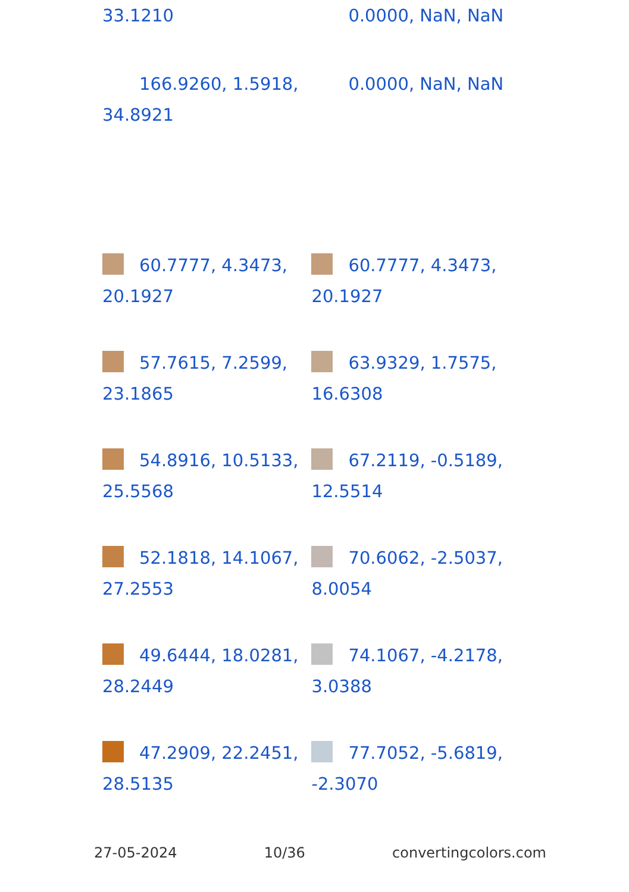| 33.1210 | 0.0000, NaN, NaN |
| 166.9260, 1.5918, 34.8921 | 0.0000, NaN, NaN |
| 60.7777, 4.3473, 20.1927 | 60.7777, 4.3473, 20.1927 |
| 57.7615, 7.2599, 23.1865 | 63.9329, 1.7575, 16.6308 |
| 54.8916, 10.5133, 25.5568 | 67.2119, -0.5189, 12.5514 |
| 52.1818, 14.1067, 27.2553 | 70.6062, -2.5037, 8.0054 |
| 49.6444, 18.0281, 28.2449 | 74.1067, -4.2178, 3.0388 |
| 47.2909, 22.2451, 28.5135 | 77.7052, -5.6819, -2.3070 |
27-05-2024 10/36 convertingcolors.com